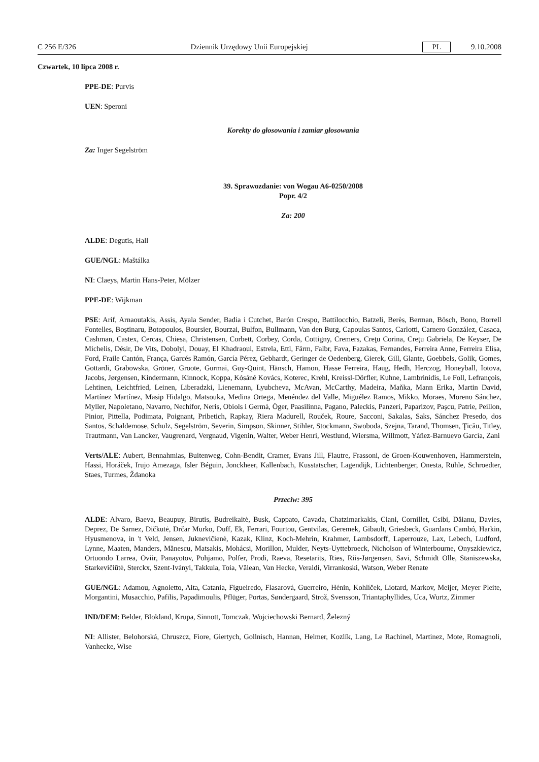C 256 E/326 Dziennik Urzędowy Unii Europejskiej PL 9.10.2008
Czwartek, 10 lipca 2008 r.
PPE-DE: Purvis
UEN: Speroni
Korekty do głosowania i zamiar głosowania
Za: Inger Segelström
39. Sprawozdanie: von Wogau A6-0250/2008
Popr. 4/2
Za: 200
ALDE: Degutis, Hall
GUE/NGL: Maštálka
NI: Claeys, Martin Hans-Peter, Mölzer
PPE-DE: Wijkman
PSE: Arif, Arnaoutakis, Assis, Ayala Sender, Badia i Cutchet, Barón Crespo, Battilocchio, Batzeli, Berès, Berman, Bösch, Bono, Borrell Fontelles, Boştinaru, Botopoulos, Boursier, Bourzai, Bulfon, Bullmann, Van den Burg, Capoulas Santos, Carlotti, Carnero González, Casaca, Cashman, Castex, Cercas, Chiesa, Christensen, Corbett, Corbey, Corda, Cottigny, Cremers, Creţu Corina, Creţu Gabriela, De Keyser, De Michelis, Désir, De Vits, Dobolyi, Douay, El Khadraoui, Estrela, Ettl, Färm, Falbr, Fava, Fazakas, Fernandes, Ferreira Anne, Ferreira Elisa, Ford, Fraile Cantón, França, Garcés Ramón, García Pérez, Gebhardt, Geringer de Oedenberg, Gierek, Gill, Glante, Goebbels, Golik, Gomes, Gottardi, Grabowska, Gröner, Groote, Gurmai, Guy-Quint, Hänsch, Hamon, Hasse Ferreira, Haug, Hedh, Herczog, Honeyball, Iotova, Jacobs, Jørgensen, Kindermann, Kinnock, Koppa, Kósáné Kovács, Koterec, Krehl, Kreissl-Dörfler, Kuhne, Lambrinidis, Le Foll, Lefrançois, Lehtinen, Leichtfried, Leinen, Liberadzki, Lienemann, Lyubcheva, McAvan, McCarthy, Madeira, Maňka, Mann Erika, Martin David, Martínez Martínez, Masip Hidalgo, Matsouka, Medina Ortega, Menéndez del Valle, Miguélez Ramos, Mikko, Moraes, Moreno Sánchez, Myller, Napoletano, Navarro, Nechifor, Neris, Obiols i Germà, Öger, Paasilinna, Pagano, Paleckis, Panzeri, Paparizov, Paşcu, Patrie, Peillon, Pinior, Pittella, Podimata, Poignant, Pribetich, Rapkay, Riera Madurell, Rouček, Roure, Sacconi, Sakalas, Saks, Sánchez Presedo, dos Santos, Schaldemose, Schulz, Segelström, Severin, Simpson, Skinner, Stihler, Stockmann, Swoboda, Szejna, Tarand, Thomsen, Ţicău, Titley, Trautmann, Van Lancker, Vaugrenard, Vergnaud, Vigenin, Walter, Weber Henri, Westlund, Wiersma, Willmott, Yáñez-Barnuevo García, Zani
Verts/ALE: Aubert, Bennahmias, Buitenweg, Cohn-Bendit, Cramer, Evans Jill, Flautre, Frassoni, de Groen-Kouwenhoven, Hammerstein, Hassi, Horáček, Irujo Amezaga, Isler Béguin, Jonckheer, Kallenbach, Kusstatscher, Lagendijk, Lichtenberger, Onesta, Rühle, Schroedter, Staes, Turmes, Ždanoka
Przeciw: 395
ALDE: Alvaro, Baeva, Beaupuy, Birutis, Budreikaitė, Busk, Cappato, Cavada, Chatzimarkakis, Ciani, Cornillet, Csibi, Dăianu, Davies, Deprez, De Sarnez, Dičkutė, Drčar Murko, Duff, Ek, Ferrari, Fourtou, Gentvilas, Geremek, Gibault, Griesbeck, Guardans Cambó, Harkin, Hyusmenova, in 't Veld, Jensen, Juknevičienė, Kazak, Klinz, Koch-Mehrin, Krahmer, Lambsdorff, Laperrouze, Lax, Lebech, Ludford, Lynne, Maaten, Manders, Mănescu, Matsakis, Mohácsi, Morillon, Mulder, Neyts-Uyttebroeck, Nicholson of Winterbourne, Onyszkiewicz, Ortuondo Larrea, Oviir, Panayotov, Pohjamo, Polfer, Prodi, Raeva, Resetarits, Ries, Riis-Jørgensen, Savi, Schmidt Olle, Staniszewska, Starkevičiūtė, Sterckx, Szent-Iványi, Takkula, Toia, Vălean, Van Hecke, Veraldi, Virrankoski, Watson, Weber Renate
GUE/NGL: Adamou, Agnoletto, Aita, Catania, Figueiredo, Flasarová, Guerreiro, Hénin, Kohlíček, Liotard, Markov, Meijer, Meyer Pleite, Morgantini, Musacchio, Pafilis, Papadimoulis, Pflüger, Portas, Søndergaard, Strož, Svensson, Triantaphyllides, Uca, Wurtz, Zimmer
IND/DEM: Belder, Blokland, Krupa, Sinnott, Tomczak, Wojciechowski Bernard, Železný
NI: Allister, Belohorská, Chruszcz, Fiore, Giertych, Gollnisch, Hannan, Helmer, Kozlík, Lang, Le Rachinel, Martinez, Mote, Romagnoli, Vanhecke, Wise